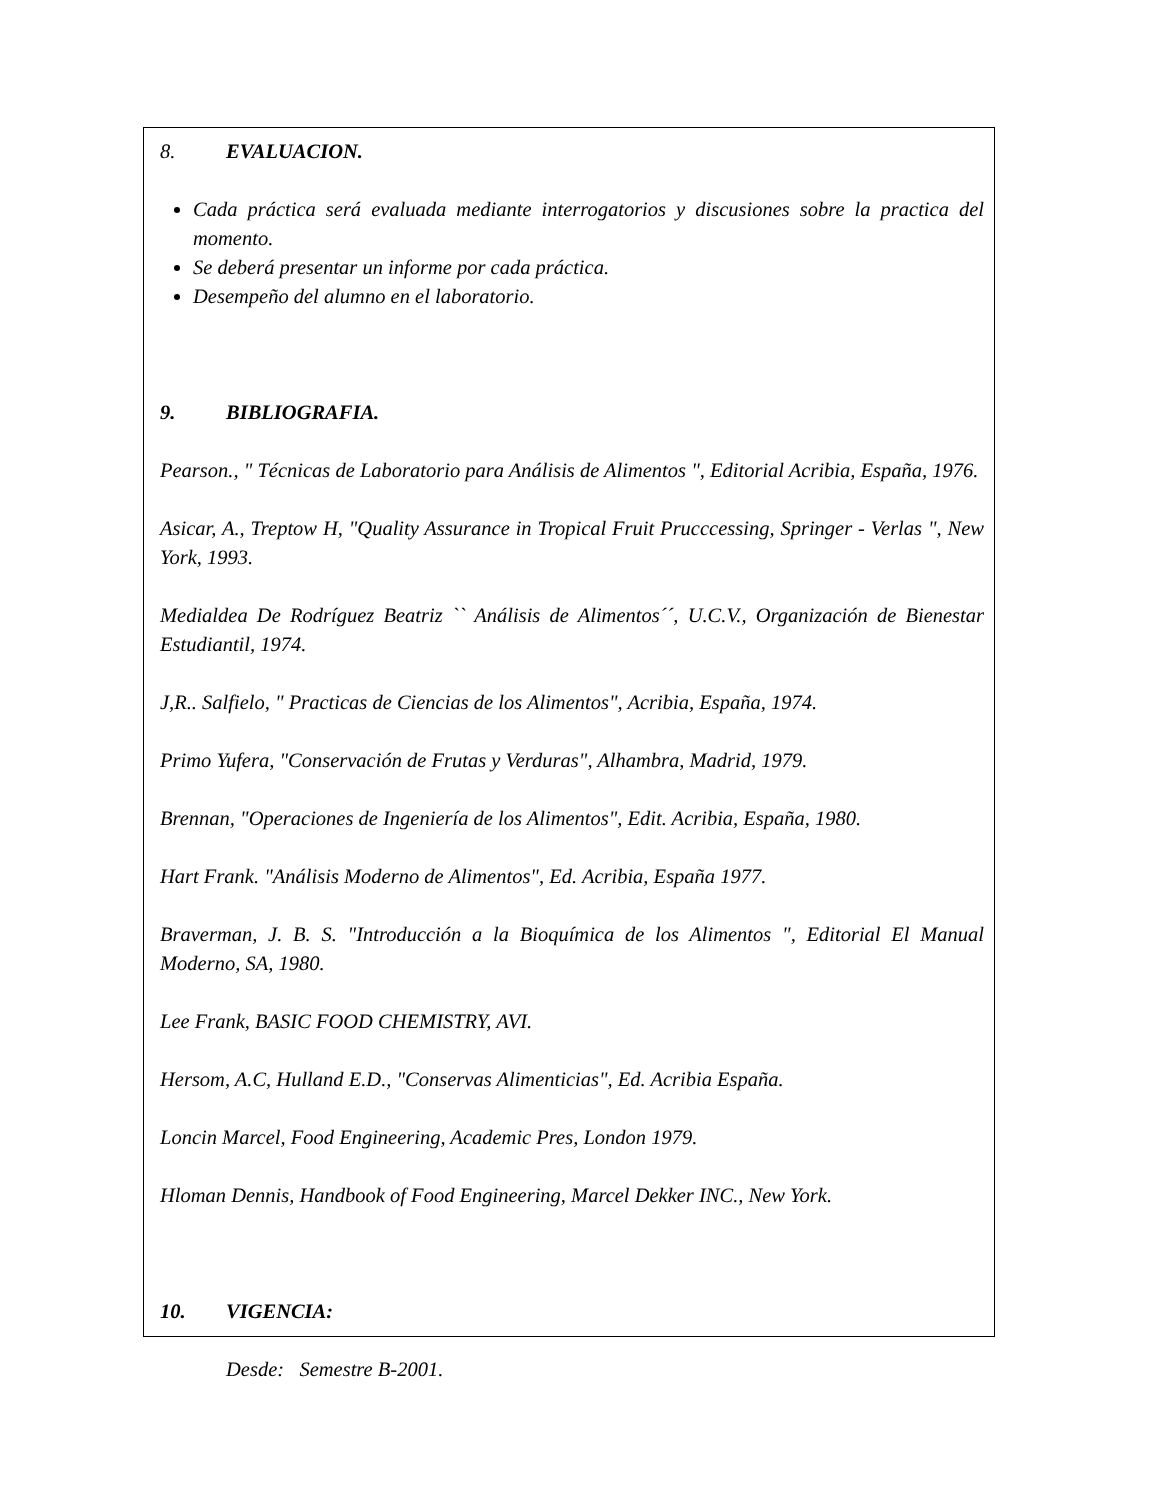8. EVALUACION.
Cada práctica será evaluada mediante interrogatorios y discusiones sobre la practica del momento.
Se deberá presentar un informe por cada práctica.
Desempeño del alumno en el laboratorio.
9. BIBLIOGRAFIA.
Pearson., " Técnicas de Laboratorio para Análisis de Alimentos ", Editorial Acribia, España, 1976.
Asicar, A., Treptow H, "Quality Assurance in Tropical Fruit Prucccessing, Springer - Verlas ", New York, 1993.
Medialdea De Rodríguez Beatriz `` Análisis de Alimentos´´, U.C.V., Organización de Bienestar Estudiantil, 1974.
J,R.. Salfielo, " Practicas de Ciencias de los Alimentos", Acribia, España, 1974.
Primo Yufera, "Conservación de Frutas y Verduras", Alhambra, Madrid, 1979.
Brennan, "Operaciones de Ingeniería de los Alimentos", Edit. Acribia, España, 1980.
Hart Frank. "Análisis Moderno de Alimentos", Ed. Acribia, España 1977.
Braverman, J. B. S. "Introducción a la Bioquímica de los Alimentos ", Editorial El Manual Moderno, SA, 1980.
Lee Frank, BASIC FOOD CHEMISTRY, AVI.
Hersom, A.C, Hulland E.D., "Conservas Alimenticias", Ed. Acribia España.
Loncin Marcel, Food Engineering, Academic Pres, London 1979.
Hloman Dennis, Handbook of Food Engineering, Marcel Dekker INC., New York.
10. VIGENCIA:
Desde: Semestre B-2001.